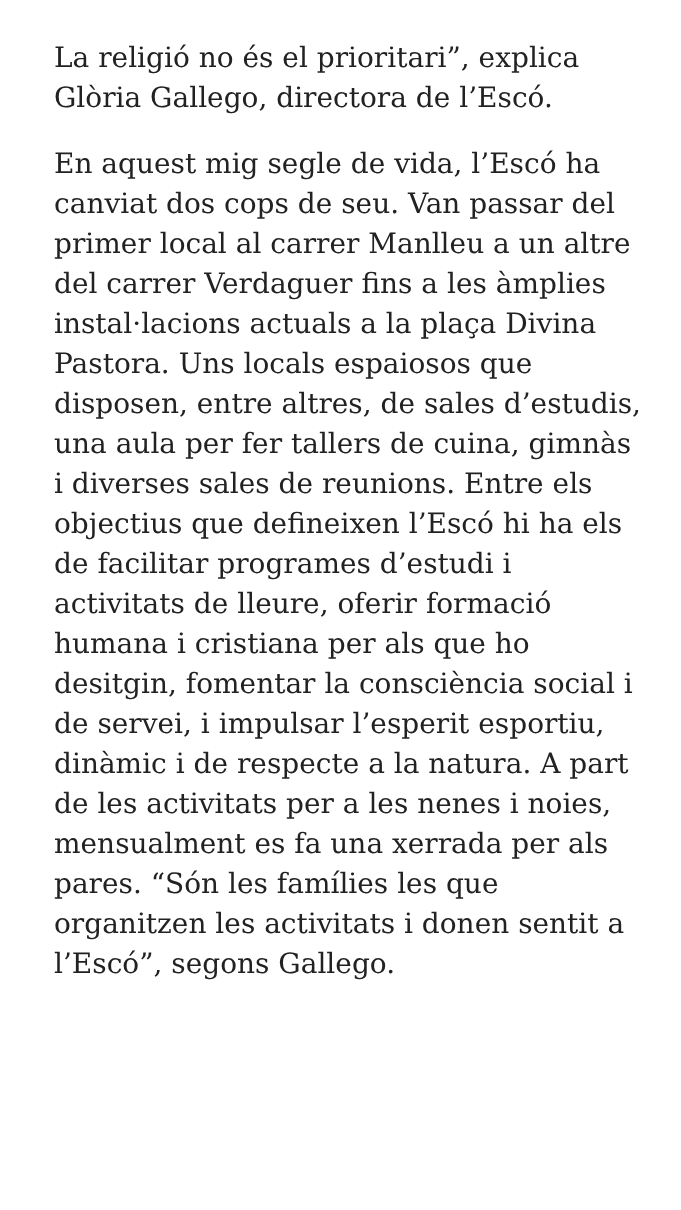La religió no és el prioritari”, explica Glòria Gallego, directora de l’Escó.
En aquest mig segle de vida, l’Escó ha canviat dos cops de seu. Van passar del primer local al carrer Manlleu a un altre del carrer Verdaguer fins a les àmplies instal·lacions actuals a la plaça Divina Pastora. Uns locals espaiosos que disposen, entre altres, de sales d’estudis, una aula per fer tallers de cuina, gimnàs i diverses sales de reunions. Entre els objectius que defineixen l’Escó hi ha els de facilitar programes d’estudi i activitats de lleure, oferir formació humana i cristiana per als que ho desitgin, fomentar la consciència social i de servei, i impulsar l’esperit esportiu, dinàmic i de respecte a la natura. A part de les activitats per a les nenes i noies, mensualment es fa una xerrada per als pares. “Són les famílies les que organitzen les activitats i donen sentit a l’Escó”, segons Gallego.